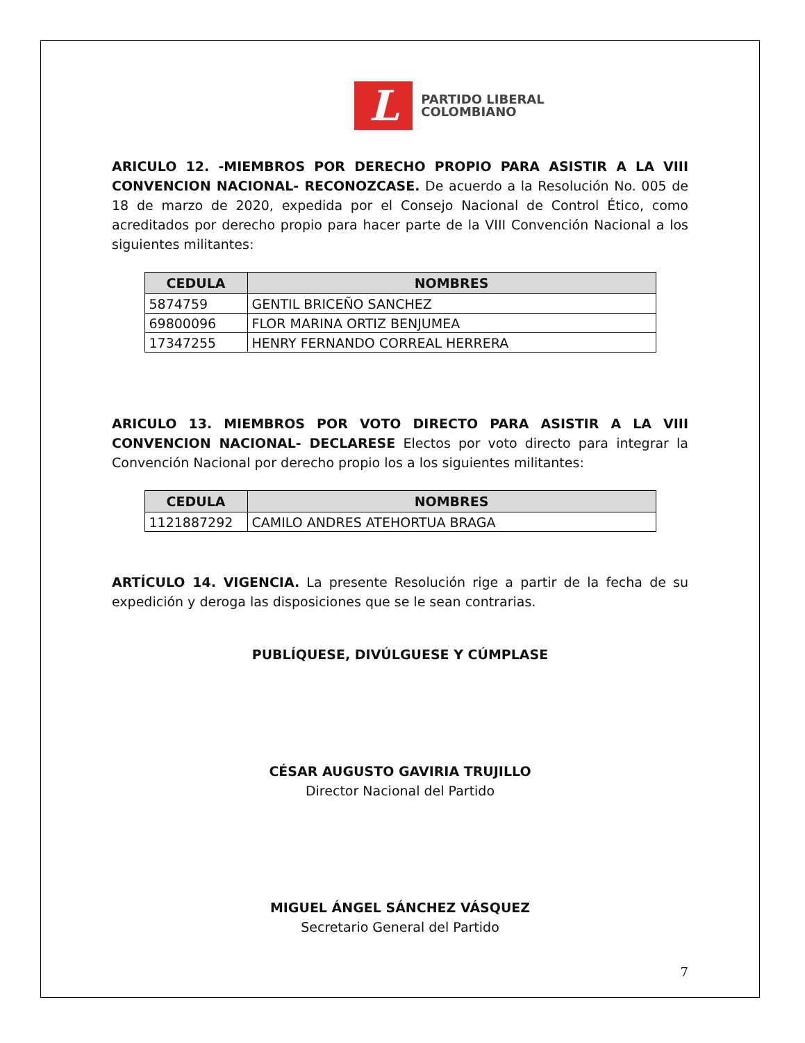L
PARTIDO LIBERAL
COLOMBIANO
ARICULO 12. -MIEMBROS POR DERECHO PROPIO PARA ASISTIR A LA VIII CONVENCION NACIONAL- RECONOZCASE. De acuerdo a la Resolución No. 005 de 18 de marzo de 2020, expedida por el Consejo Nacional de Control Ético, como acreditados por derecho propio para hacer parte de la VIII Convención Nacional a los siguientes militantes:
| CEDULA | NOMBRES |
| --- | --- |
| 5874759 | GENTIL BRICEÑO SANCHEZ |
| 69800096 | FLOR MARINA ORTIZ BENJUMEA |
| 17347255 | HENRY FERNANDO CORREAL HERRERA |
ARICULO 13. MIEMBROS POR VOTO DIRECTO PARA ASISTIR A LA VIII CONVENCION NACIONAL- DECLARESE Electos por voto directo para integrar la Convención Nacional por derecho propio los a los siguientes militantes:
| CEDULA | NOMBRES |
| --- | --- |
| 1121887292 | CAMILO ANDRES ATEHORTUA BRAGA |
ARTÍCULO 14. VIGENCIA. La presente Resolución rige a partir de la fecha de su expedición y deroga las disposiciones que se le sean contrarias.
PUBLÍQUESE, DIVÚLGUESE Y CÚMPLASE
CÉSAR AUGUSTO GAVIRIA TRUJILLO
Director Nacional del Partido
MIGUEL ÁNGEL SÁNCHEZ VÁSQUEZ
Secretario General del Partido
7